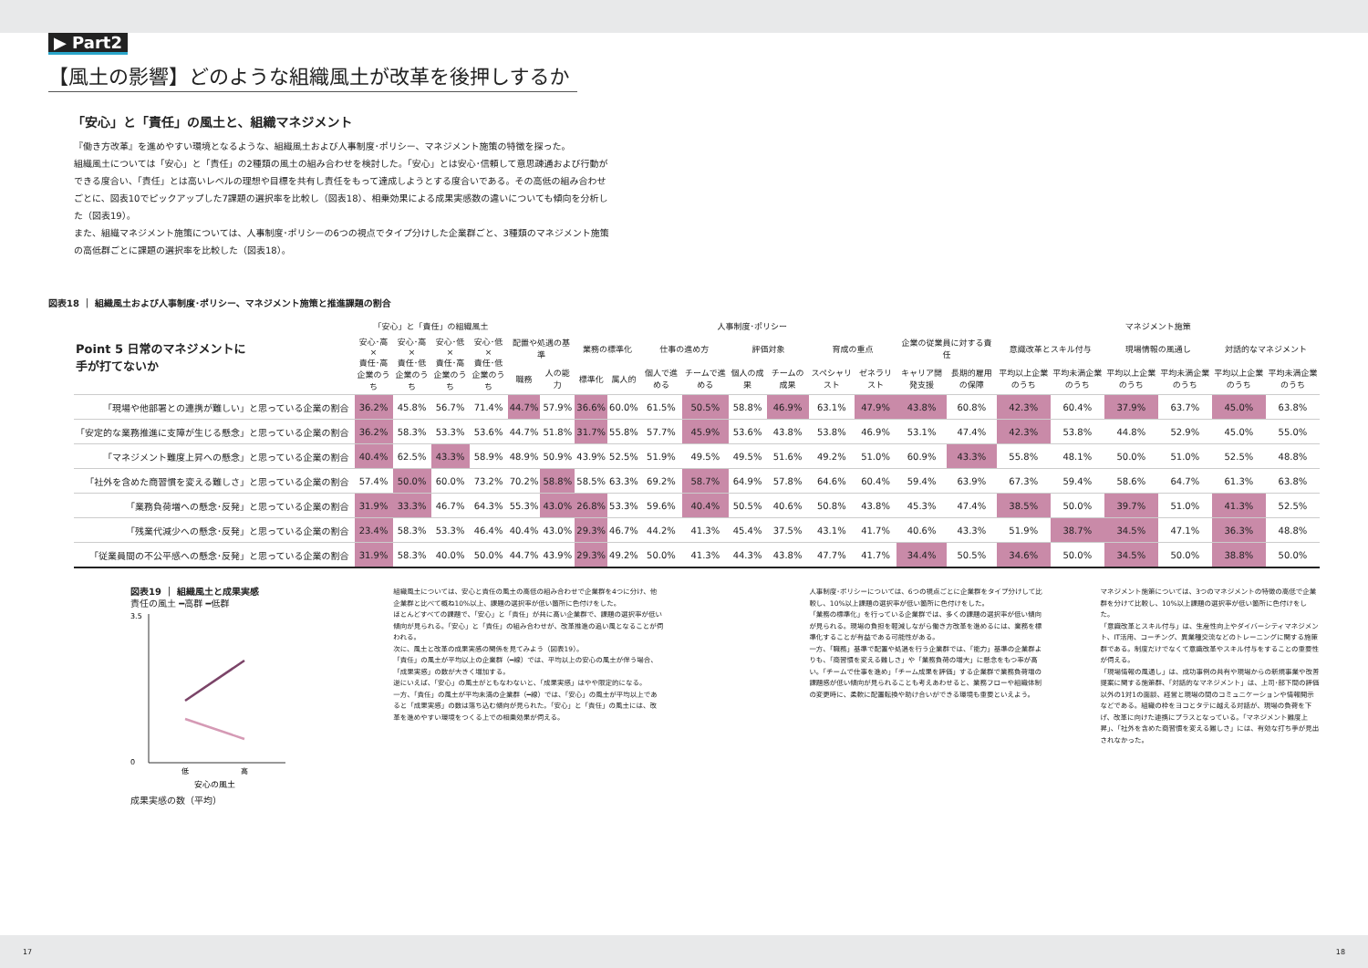▶ Part2
【風土の影響】どのような組織風土が改革を後押しするか
「安心」と「責任」の風土と、組織マネジメント
『働き方改革』を進めやすい環境となるような、組織風土および人事制度･ポリシー、マネジメント施策の特徴を探った。
組織風土については「安心」と「責任」の2種類の風土の組み合わせを検討した。「安心」とは安心･信頼して意思疎通および行動ができる度合い、「責任」とは高いレベルの理想や目標を共有し責任をもって達成しようとする度合いである。その高低の組み合わせごとに、図表10でピックアップした7課題の選択率を比較し（図表18）、相乗効果による成果実感数の違いについても傾向を分析した（図表19）。
また、組織マネジメント施策については、人事制度･ポリシーの6つの視点でタイプ分けした企業群ごと、3種類のマネジメント施策の高低群ごとに課題の選択率を比較した（図表18）。
図表18 ｜ 組織風土および人事制度･ポリシー、マネジメント施策と推進課題の割合
| Point 5 日常のマネジメントに 手が打てないか | 「安心」と「責任」の組織風土 | | | | 人事制度･ポリシー | | | | | | | | | | | | マネジメント施策 | | | | | |
| --- | --- | --- | --- | --- | --- | --- | --- | --- | --- | --- | --- | --- | --- | --- | --- | --- | --- | --- | --- | --- | --- | --- |
| | 安心･高 × 責任･高 企業のうち | 安心･高 × 責任･低 企業のうち | 安心･低 × 責任･高 企業のうち | 安心･低 × 責任･低 企業のうち | 配置や処遇の基準 | | 業務の標準化 | | 仕事の進め方 | | 評価対象 | | 育成の重点 | | 企業の従業員に対する責任 | | 意識改革とスキル付与 | | 現場情報の風通し | | 対話的なマネジメント | |
| | | | | | 職務 | 人の能力 | 標準化 | 属人的 | 個人で進める | チームで進める | 個人の成果 | チームの成果 | スペシャリスト | ゼネラリスト | キャリア開発支援 | 長期的雇用の保障 | 平均以上企業のうち | 平均未満企業のうち | 平均以上企業のうち | 平均未満企業のうち | 平均以上企業のうち | 平均未満企業のうち |
| 「現場や他部署との連携が難しい」と思っている企業の割合 | 36.2% | 45.8% | 56.7% | 71.4% | 44.7% | 57.9% | 36.6% | 60.0% | 61.5% | 50.5% | 58.8% | 46.9% | 63.1% | 47.9% | 43.8% | 60.8% | 42.3% | 60.4% | 37.9% | 63.7% | 45.0% | 63.8% |
| 「安定的な業務推進に支障が生じる懸念」と思っている企業の割合 | 36.2% | 58.3% | 53.3% | 53.6% | 44.7% | 51.8% | 31.7% | 55.8% | 57.7% | 45.9% | 53.6% | 43.8% | 53.8% | 46.9% | 53.1% | 47.4% | 42.3% | 53.8% | 44.8% | 52.9% | 45.0% | 55.0% |
| 「マネジメント難度上昇への懸念」と思っている企業の割合 | 40.4% | 62.5% | 43.3% | 58.9% | 48.9% | 50.9% | 43.9% | 52.5% | 51.9% | 49.5% | 49.5% | 51.6% | 49.2% | 51.0% | 60.9% | 43.3% | 55.8% | 48.1% | 50.0% | 51.0% | 52.5% | 48.8% |
| 「社外を含めた商習慣を変える難しさ」と思っている企業の割合 | 57.4% | 50.0% | 60.0% | 73.2% | 70.2% | 58.8% | 58.5% | 63.3% | 69.2% | 58.7% | 64.9% | 57.8% | 64.6% | 60.4% | 59.4% | 63.9% | 67.3% | 59.4% | 58.6% | 64.7% | 61.3% | 63.8% |
| 「業務負荷増への懸念･反発」と思っている企業の割合 | 31.9% | 33.3% | 46.7% | 64.3% | 55.3% | 43.0% | 26.8% | 53.3% | 59.6% | 40.4% | 50.5% | 40.6% | 50.8% | 43.8% | 45.3% | 47.4% | 38.5% | 50.0% | 39.7% | 51.0% | 41.3% | 52.5% |
| 「残業代減少への懸念･反発」と思っている企業の割合 | 23.4% | 58.3% | 53.3% | 46.4% | 40.4% | 43.0% | 29.3% | 46.7% | 44.2% | 41.3% | 45.4% | 37.5% | 43.1% | 41.7% | 40.6% | 43.3% | 51.9% | 38.7% | 34.5% | 47.1% | 36.3% | 48.8% |
| 「従業員間の不公平感への懸念･反発」と思っている企業の割合 | 31.9% | 58.3% | 40.0% | 50.0% | 44.7% | 43.9% | 29.3% | 49.2% | 50.0% | 41.3% | 44.3% | 43.8% | 47.7% | 41.7% | 34.4% | 50.5% | 34.6% | 50.0% | 34.5% | 50.0% | 38.8% | 50.0% |
図表19 ｜ 組織風土と成果実感
責任の風土 ━高群 ━低群
3.5
0
低
高
安心の風土
成果実感の数（平均）
組織風土については、安心と責任の風土の高低の組み合わせで企業群を4つに分け、他企業群と比べて概ね10%以上、課題の選択率が低い箇所に色付けをした。
ほとんどすべての課題で、「安心」と「責任」が共に高い企業群で、課題の選択率が低い傾向が見られる。「安心」と「責任」の組み合わせが、改革推進の追い風となることが伺われる。
次に、風土と改革の成果実感の関係を見てみよう（図表19）。
「責任」の風土が平均以上の企業群（━線）では、平均以上の安心の風土が伴う場合、「成果実感」の数が大きく増加する。
逆にいえば、「安心」の風土がともなわないと、「成果実感」はやや限定的になる。
一方、「責任」の風土が平均未満の企業群（━線）では、「安心」の風土が平均以上であると「成果実感」の数は落ち込む傾向が見られた。「安心」と「責任」の風土には、改革を進めやすい環境をつくる上での相乗効果が伺える。
人事制度･ポリシーについては、6つの視点ごとに企業群をタイプ分けして比較し、10%以上課題の選択率が低い箇所に色付けをした。
「業務の標準化」を行っている企業群では、多くの課題の選択率が低い傾向が見られる。現場の負担を軽減しながら働き方改革を進めるには、業務を標準化することが有益である可能性がある。
一方、「職務」基準で配置や処遇を行う企業群では、「能力」基準の企業群よりも、「商習慣を変える難しさ」や「業務負荷の増大」に懸念をもつ率が高い。「チームで仕事を進め」「チーム成果を評価」する企業群で業務負荷増の課題感が低い傾向が見られることも考えあわせると、業務フローや組織体制の変更時に、柔軟に配置転換や助け合いができる環境も重要といえよう。
マネジメント施策については、3つのマネジメントの特徴の高低で企業群を分けて比較し、10%以上課題の選択率が低い箇所に色付けをした。
「意識改革とスキル付与」は、生産性向上やダイバーシティマネジメント、IT活用、コーチング、異業種交流などのトレーニングに関する施策群である。制度だけでなくて意識改革やスキル付与をすることの重要性が伺える。
「現場情報の風通し」は、成功事例の共有や現場からの新規事業や改善提案に関する施策群、「対話的なマネジメント」は、上司･部下間の評価以外の1対1の面談、経営と現場の間のコミュニケーションや情報開示などである。組織の枠をヨコとタテに越える対話が、現場の負荷を下げ、改革に向けた連携にプラスとなっている。「マネジメント難度上昇」、「社外を含めた商習慣を変える難しさ」には、有効な打ち手が見出されなかった。
17 18